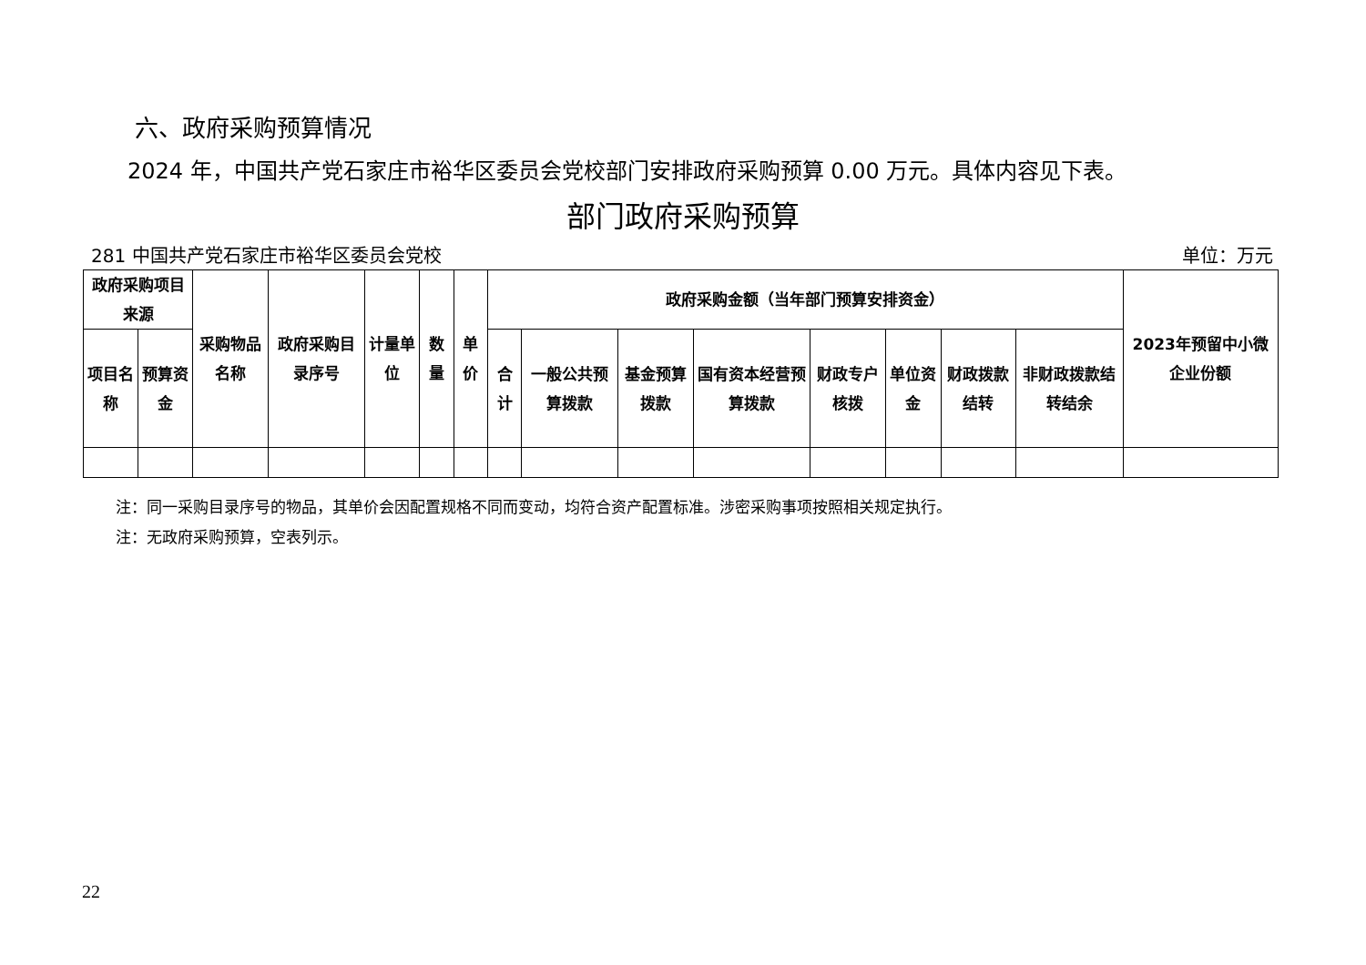六、政府采购预算情况
2024 年，中国共产党石家庄市裕华区委员会党校部门安排政府采购预算 0.00 万元。具体内容见下表。
部门政府采购预算
281 中国共产党石家庄市裕华区委员会党校 单位：万元
| 政府采购项目来源 | | 采购物品名称 | 政府采购目录序号 | 计量单位 | 数量 | 单价 | 政府采购金额（当年部门预算安排资金） | | | | | | | | 2023年预留中小微企业份额 |
| --- | --- | --- | --- | --- | --- | --- | --- | --- | --- | --- | --- | --- | --- | --- | --- |
| 项目名称 | 预算资金 | | | | | | 合计 | 一般公共预算拨款 | 基金预算拨款 | 国有资本经营预算拨款 | 财政专户核拨 | 单位资金 | 财政拨款结转 | 非财政拨款结转结余 | |
注：同一采购目录序号的物品，其单价会因配置规格不同而变动，均符合资产配置标准。涉密采购事项按照相关规定执行。
注：无政府采购预算，空表列示。
22